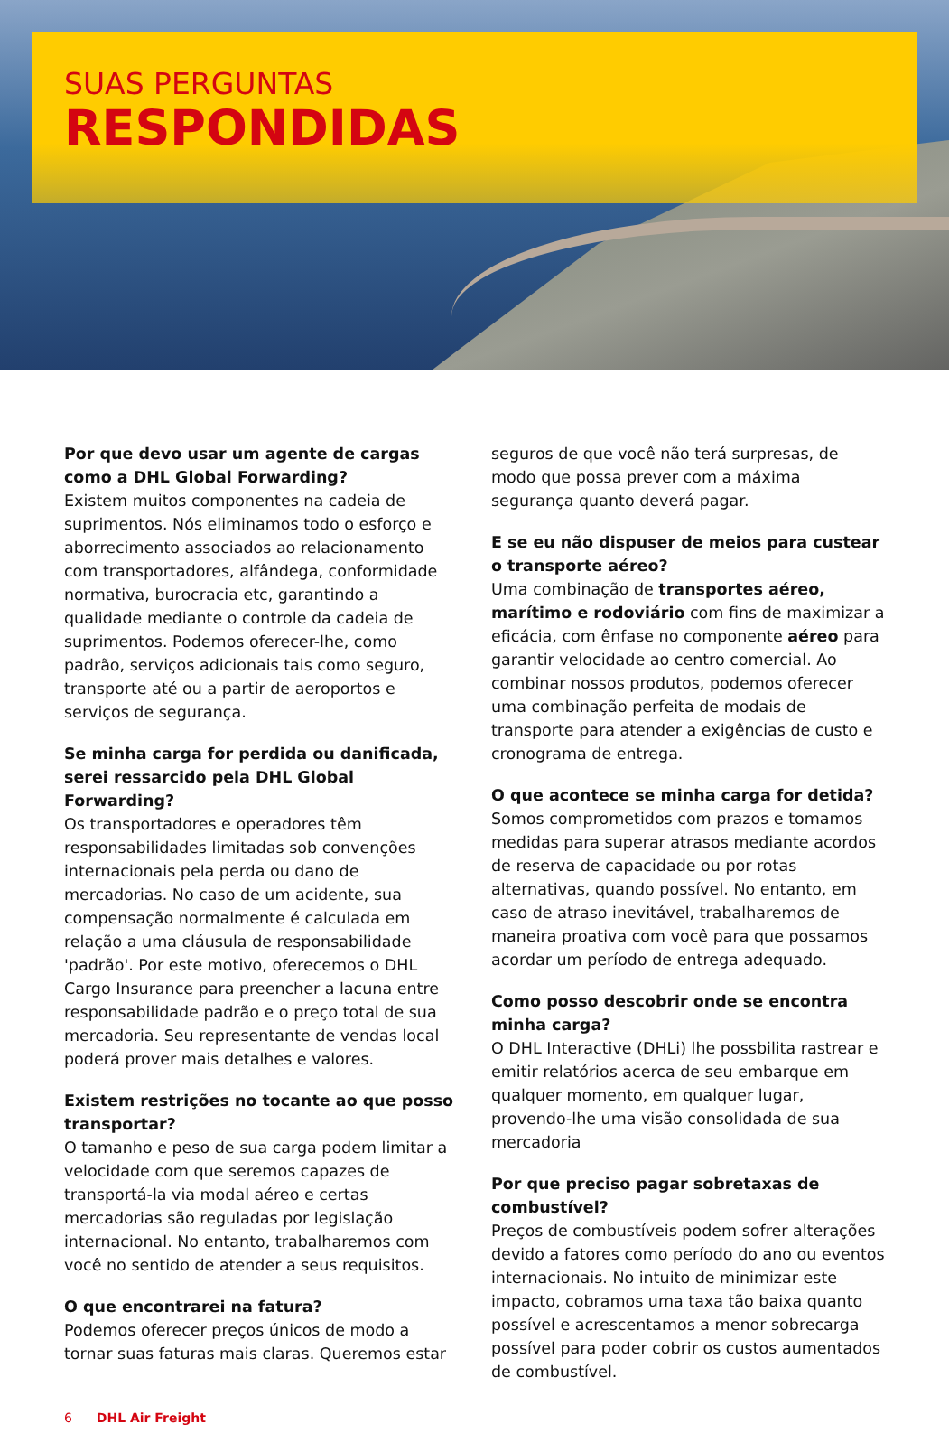SUAS PERGUNTAS
RESPONDIDAS
Por que devo usar um agente de cargas como a DHL Global Forwarding?
Existem muitos componentes na cadeia de suprimentos. Nós eliminamos todo o esforço e aborrecimento associados ao relacionamento com transportadores, alfândega, conformidade normativa, burocracia etc, garantindo a qualidade mediante o controle da cadeia de suprimentos. Podemos oferecer-lhe, como padrão, serviços adicionais tais como seguro, transporte até ou a partir de aeroportos e serviços de segurança.
Se minha carga for perdida ou danificada, serei ressarcido pela DHL Global Forwarding?
Os transportadores e operadores têm responsabilidades limitadas sob convenções internacionais pela perda ou dano de mercadorias. No caso de um acidente, sua compensação normalmente é calculada em relação a uma cláusula de responsabilidade 'padrão'. Por este motivo, oferecemos o DHL Cargo Insurance para preencher a lacuna entre responsabilidade padrão e o preço total de sua mercadoria. Seu representante de vendas local poderá prover mais detalhes e valores.
Existem restrições no tocante ao que posso transportar?
O tamanho e peso de sua carga podem limitar a velocidade com que seremos capazes de transportá-la via modal aéreo e certas mercadorias são reguladas por legislação internacional. No entanto, trabalharemos com você no sentido de atender a seus requisitos.
O que encontrarei na fatura?
Podemos oferecer preços únicos de modo a tornar suas faturas mais claras. Queremos estar
seguros de que você não terá surpresas, de modo que possa prever com a máxima segurança quanto deverá pagar.
E se eu não dispuser de meios para custear o transporte aéreo?
Uma combinação de transportes aéreo, marítimo e rodoviário com fins de maximizar a eficácia, com ênfase no componente aéreo para garantir velocidade ao centro comercial. Ao combinar nossos produtos, podemos oferecer uma combinação perfeita de modais de transporte para atender a exigências de custo e cronograma de entrega.
O que acontece se minha carga for detida?
Somos comprometidos com prazos e tomamos medidas para superar atrasos mediante acordos de reserva de capacidade ou por rotas alternativas, quando possível. No entanto, em caso de atraso inevitável, trabalharemos de maneira proativa com você para que possamos acordar um período de entrega adequado.
Como posso descobrir onde se encontra minha carga?
O DHL Interactive (DHLi) lhe possbilita rastrear e emitir relatórios acerca de seu embarque em qualquer momento, em qualquer lugar, provendo-lhe uma visão consolidada de sua mercadoria
Por que preciso pagar sobretaxas de combustível?
Preços de combustíveis podem sofrer alterações devido a fatores como período do ano ou eventos internacionais. No intuito de minimizar este impacto, cobramos uma taxa tão baixa quanto possível e acrescentamos a menor sobrecarga possível para poder cobrir os custos aumentados de combustível.
6 DHL Air Freight